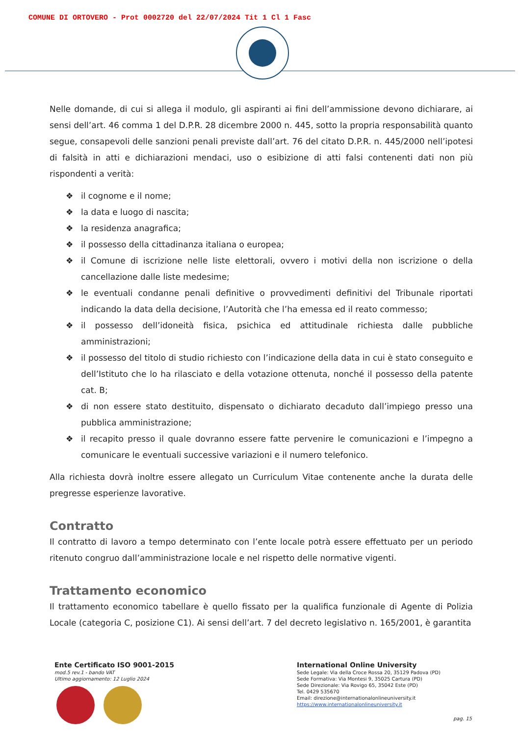COMUNE DI ORTOVERO - Prot 0002720 del 22/07/2024 Tit 1 Cl 1 Fasc
Nelle domande, di cui si allega il modulo, gli aspiranti ai fini dell’ammissione devono dichiarare, ai sensi dell’art. 46 comma 1 del D.P.R. 28 dicembre 2000 n. 445, sotto la propria responsabilità quanto segue, consapevoli delle sanzioni penali previste dall’art. 76 del citato D.P.R. n. 445/2000 nell’ipotesi di falsità in atti e dichiarazioni mendaci, uso o esibizione di atti falsi contenenti dati non più rispondenti a verità:
❖ il cognome e il nome;
❖ la data e luogo di nascita;
❖ la residenza anagrafica;
❖ il possesso della cittadinanza italiana o europea;
❖ il Comune di iscrizione nelle liste elettorali, ovvero i motivi della non iscrizione o della cancellazione dalle liste medesime;
❖ le eventuali condanne penali definitive o provvedimenti definitivi del Tribunale riportati indicando la data della decisione, l’Autorità che l’ha emessa ed il reato commesso;
❖ il possesso dell’idoneità fisica, psichica ed attitudinale richiesta dalle pubbliche amministrazioni;
❖ il possesso del titolo di studio richiesto con l’indicazione della data in cui è stato conseguito e dell’Istituto che lo ha rilasciato e della votazione ottenuta, nonché il possesso della patente cat. B;
❖ di non essere stato destituito, dispensato o dichiarato decaduto dall’impiego presso una pubblica amministrazione;
❖ il recapito presso il quale dovranno essere fatte pervenire le comunicazioni e l’impegno a comunicare le eventuali successive variazioni e il numero telefonico.
Alla richiesta dovrà inoltre essere allegato un Curriculum Vitae contenente anche la durata delle pregresse esperienze lavorative.
Contratto
Il contratto di lavoro a tempo determinato con l’ente locale potrà essere effettuato per un periodo ritenuto congruo dall’amministrazione locale e nel rispetto delle normative vigenti.
Trattamento economico
Il trattamento economico tabellare è quello fissato per la qualifica funzionale di Agente di Polizia Locale (categoria C, posizione C1). Ai sensi dell’art. 7 del decreto legislativo n. 165/2001, è garantita
Ente Certificato ISO 9001-2015
mod.5 rev.1 - bando VAT
Ultimo aggiornamento: 12 Luglio 2024
International Online University
Sede Legale: Via della Croce Rossa 20, 35129 Padova (PD)
Sede Formativa: Via Montesi 9, 35025 Cartura (PD)
Sede Direzionale: Via Rovigo 65, 35042 Este (PD)
Tel. 0429 535670
Email: direzione@internationalonlineuniversity.it
https://www.internationalonlineuniversity.it
pag. 15